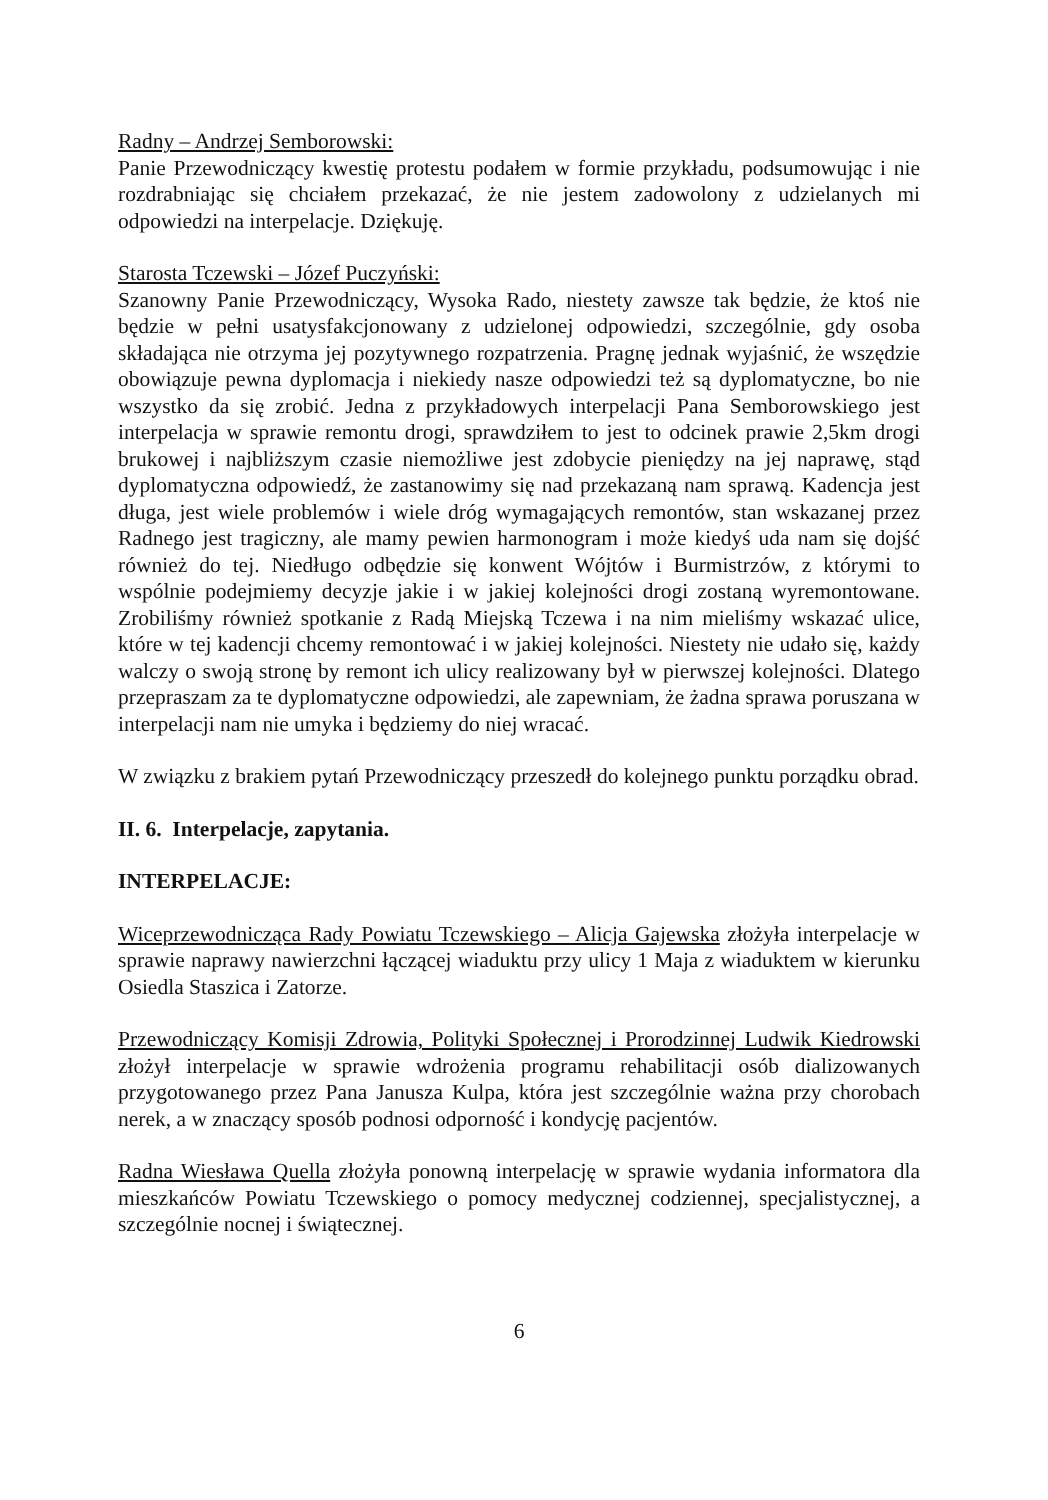Radny – Andrzej Semborowski:
Panie Przewodniczący kwestię protestu podałem w formie przykładu, podsumowując i nie rozdrabniając się chciałem przekazać, że nie jestem zadowolony z udzielanych mi odpowiedzi na interpelacje. Dziękuję.
Starosta Tczewski – Józef Puczyński:
Szanowny Panie Przewodniczący, Wysoka Rado, niestety zawsze tak będzie, że ktoś nie będzie w pełni usatysfakcjonowany z udzielonej odpowiedzi, szczególnie, gdy osoba składająca nie otrzyma jej pozytywnego rozpatrzenia. Pragnę jednak wyjaśnić, że wszędzie obowiązuje pewna dyplomacja i niekiedy nasze odpowiedzi też są dyplomatyczne, bo nie wszystko da się zrobić. Jedna z przykładowych interpelacji Pana Semborowskiego jest interpelacja w sprawie remontu drogi, sprawdziłem to jest to odcinek prawie 2,5km drogi brukowej i najbliższym czasie niemożliwe jest zdobycie pieniędzy na jej naprawę, stąd dyplomatyczna odpowiedź, że zastanowimy się nad przekazaną nam sprawą. Kadencja jest długa, jest wiele problemów i wiele dróg wymagających remontów, stan wskazanej przez Radnego jest tragiczny, ale mamy pewien harmonogram i może kiedyś uda nam się dojść również do tej. Niedługo odbędzie się konwent Wójtów i Burmistrzów, z którymi to wspólnie podejmiemy decyzje jakie i w jakiej kolejności drogi zostaną wyremontowane. Zrobiliśmy również spotkanie z Radą Miejską Tczewa i na nim mieliśmy wskazać ulice, które w tej kadencji chcemy remontować i w jakiej kolejności. Niestety nie udało się, każdy walczy o swoją stronę by remont ich ulicy realizowany był w pierwszej kolejności. Dlatego przepraszam za te dyplomatyczne odpowiedzi, ale zapewniam, że żadna sprawa poruszana w interpelacji nam nie umyka i będziemy do niej wracać.
W związku z brakiem pytań Przewodniczący przeszedł do kolejnego punktu porządku obrad.
II. 6. Interpelacje, zapytania.
INTERPELACJE:
Wiceprzewodnicząca Rady Powiatu Tczewskiego – Alicja Gajewska złożyła interpelacje w sprawie naprawy nawierzchni łączącej wiaduktu przy ulicy 1 Maja z wiaduktem w kierunku Osiedla Staszica i Zatorze.
Przewodniczący Komisji Zdrowia, Polityki Społecznej i Prorodzinnej Ludwik Kiedrowski złożył interpelacje w sprawie wdrożenia programu rehabilitacji osób dializowanych przygotowanego przez Pana Janusza Kulpa, która jest szczególnie ważna przy chorobach nerek, a w znaczący sposób podnosi odporność i kondycję pacjentów.
Radna Wiesława Quella złożyła ponowną interpelację w sprawie wydania informatora dla mieszkańców Powiatu Tczewskiego o pomocy medycznej codziennej, specjalistycznej, a szczególnie nocnej i świątecznej.
6